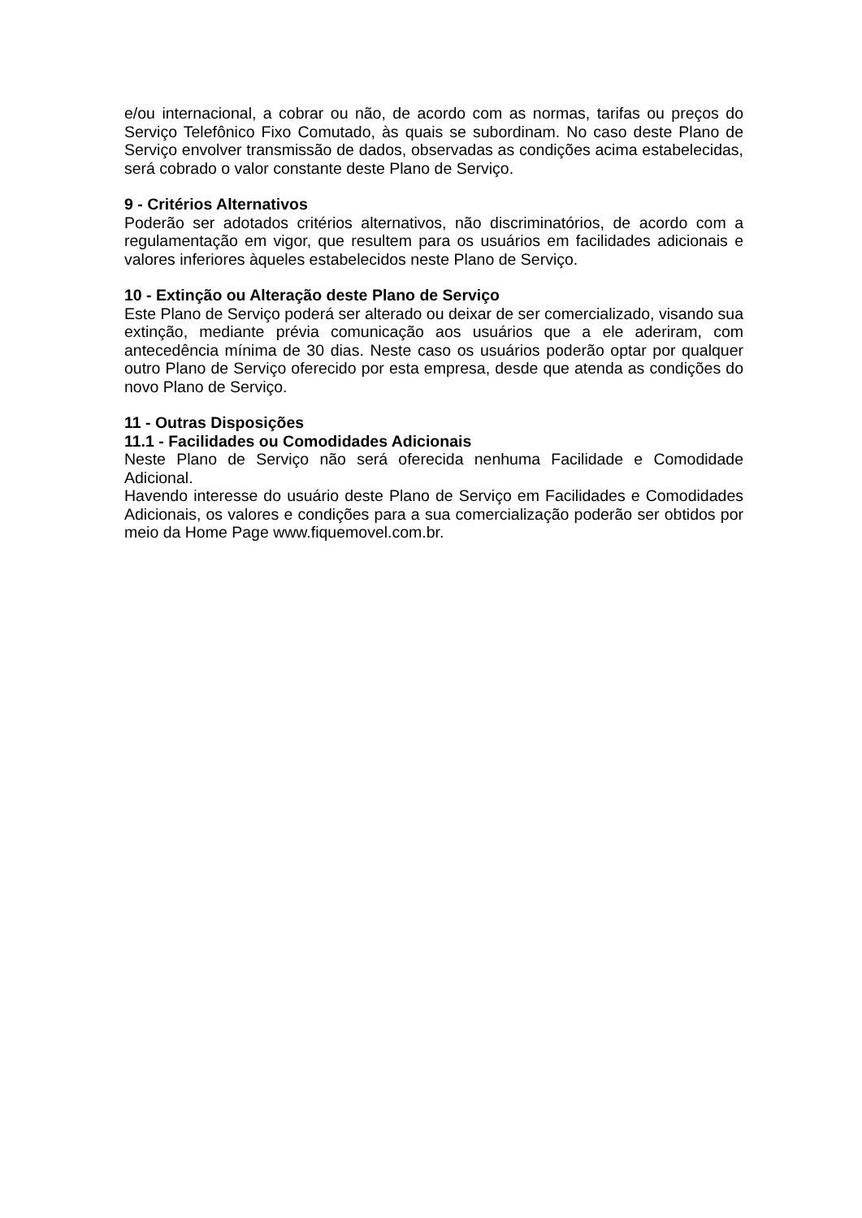e/ou internacional, a cobrar ou não, de acordo com as normas, tarifas ou preços do Serviço Telefônico Fixo Comutado, às quais se subordinam. No caso deste Plano de Serviço envolver transmissão de dados, observadas as condições acima estabelecidas, será cobrado o valor constante deste Plano de Serviço.
9 - Critérios Alternativos
Poderão ser adotados critérios alternativos, não discriminatórios, de acordo com a regulamentação em vigor, que resultem para os usuários em facilidades adicionais e valores inferiores àqueles estabelecidos neste Plano de Serviço.
10 - Extinção ou Alteração deste Plano de Serviço
Este Plano de Serviço poderá ser alterado ou deixar de ser comercializado, visando sua extinção, mediante prévia comunicação aos usuários que a ele aderiram, com antecedência mínima de 30 dias. Neste caso os usuários poderão optar por qualquer outro Plano de Serviço oferecido por esta empresa, desde que atenda as condições do novo Plano de Serviço.
11 - Outras Disposições
11.1 - Facilidades ou Comodidades Adicionais
Neste Plano de Serviço não será oferecida nenhuma Facilidade e Comodidade Adicional.
Havendo interesse do usuário deste Plano de Serviço em Facilidades e Comodidades Adicionais, os valores e condições para a sua comercialização poderão ser obtidos por meio da Home Page www.fiquemovel.com.br.